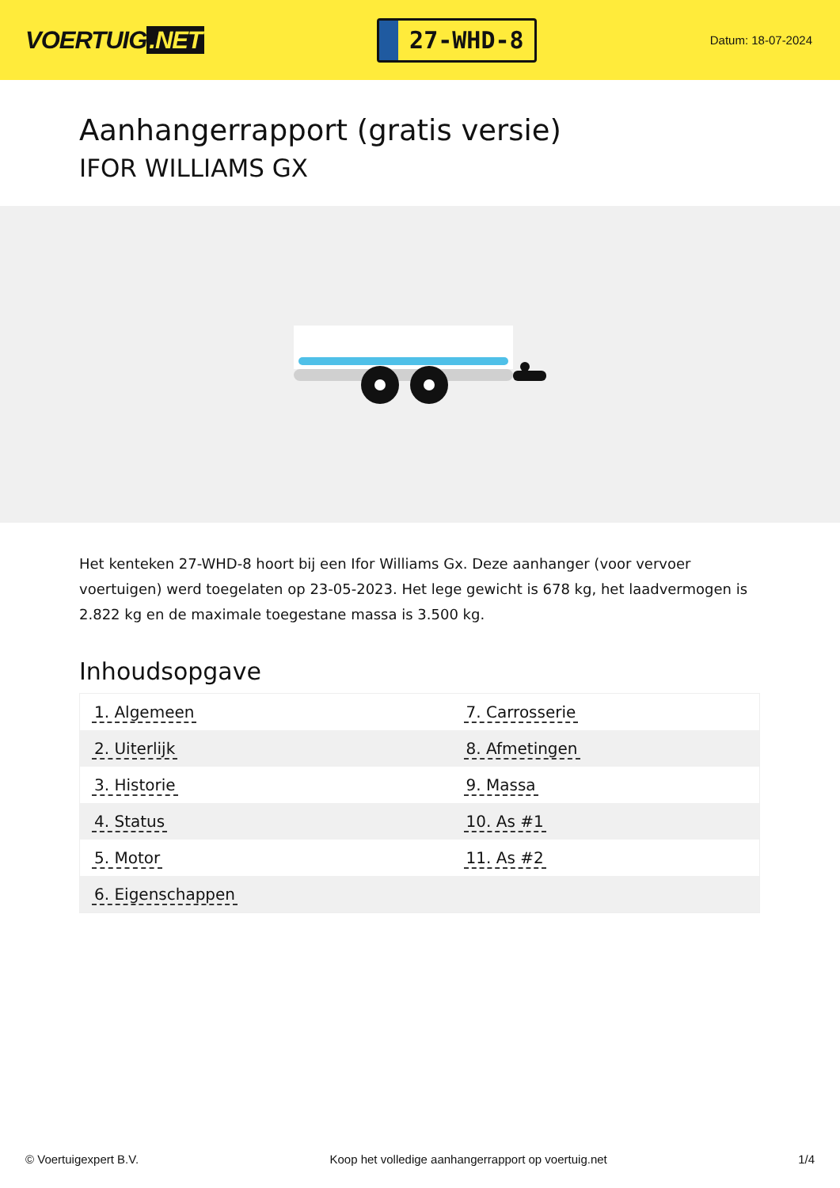VOERTUIG.NET
27-WHD-8
Datum: 18-07-2024
Aanhangerrapport (gratis versie)
IFOR WILLIAMS GX
Het kenteken 27-WHD-8 hoort bij een Ifor Williams Gx. Deze aanhanger (voor vervoer voertuigen) werd toegelaten op 23-05-2023. Het lege gewicht is 678 kg, het laadvermogen is 2.822 kg en de maximale toegestane massa is 3.500 kg.
Inhoudsopgave
| 1. Algemeen | 7. Carrosserie |
| 2. Uiterlijk | 8. Afmetingen |
| 3. Historie | 9. Massa |
| 4. Status | 10. As #1 |
| 5. Motor | 11. As #2 |
| 6. Eigenschappen | |
© Voertuigexpert B.V. Koop het volledige aanhangerrapport op voertuig.net
1/4